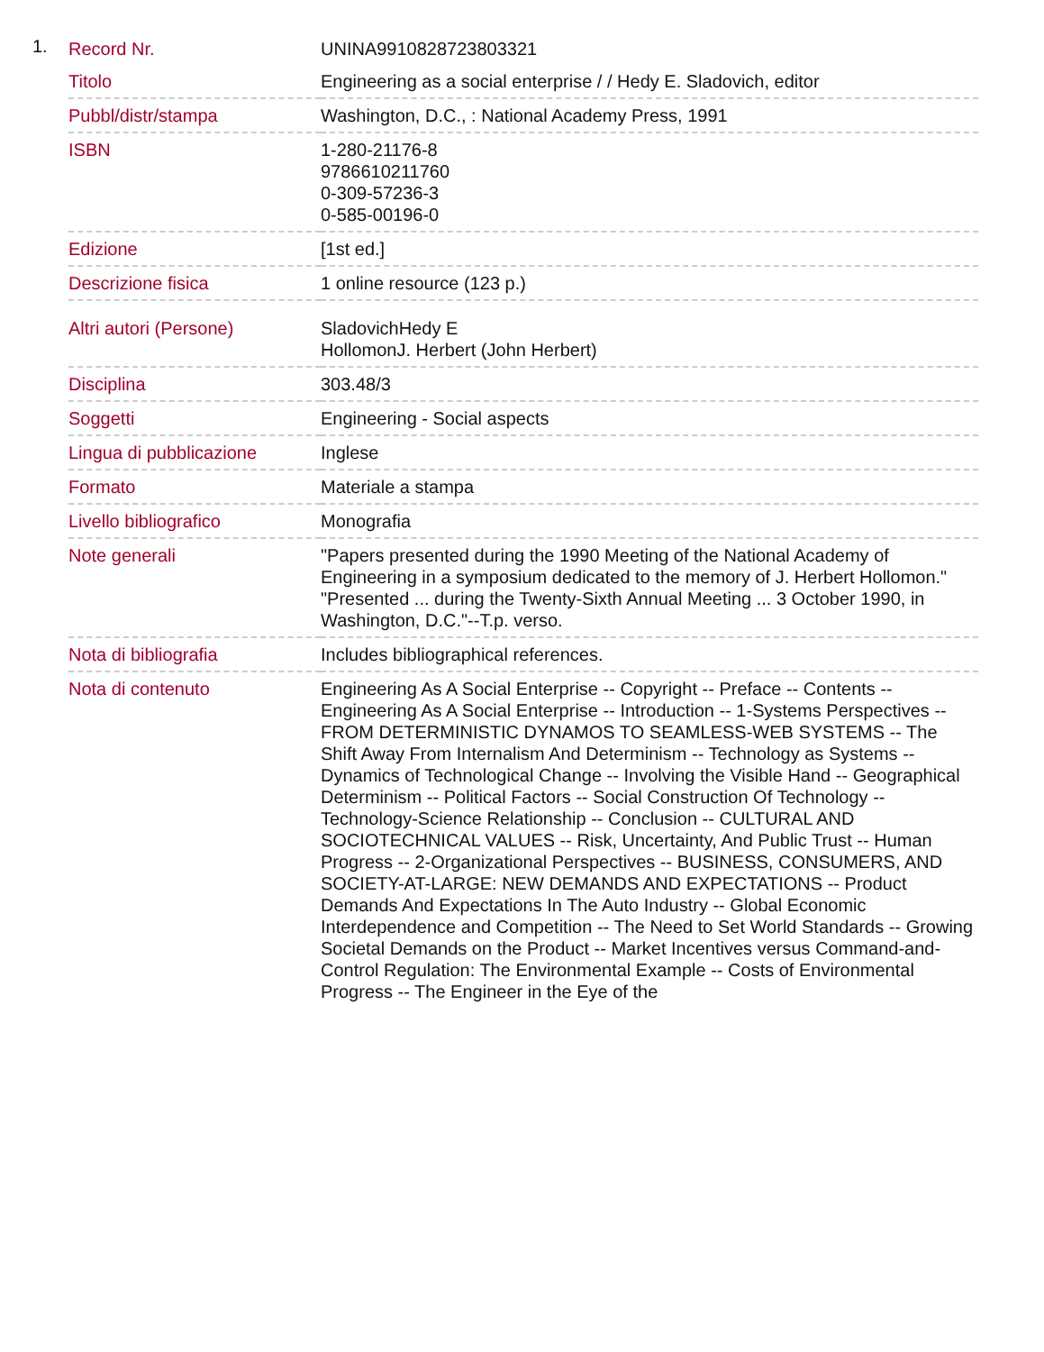1.
| Record Nr. | UNINA9910828723803321 |
| Titolo | Engineering as a social enterprise / / Hedy E. Sladovich, editor |
| Pubbl/distr/stampa | Washington, D.C., : National Academy Press, 1991 |
| ISBN | 1-280-21176-8 9786610211760 0-309-57236-3 0-585-00196-0 |
| Edizione | [1st ed.] |
| Descrizione fisica | 1 online resource (123 p.) |
| Altri autori (Persone) | SladovichHedy E HollomonJ. Herbert (John Herbert) |
| Disciplina | 303.48/3 |
| Soggetti | Engineering - Social aspects |
| Lingua di pubblicazione | Inglese |
| Formato | Materiale a stampa |
| Livello bibliografico | Monografia |
| Note generali | "Papers presented during the 1990 Meeting of the National Academy of Engineering in a symposium dedicated to the memory of J. Herbert Hollomon." "Presented ... during the Twenty-Sixth Annual Meeting ... 3 October 1990, in Washington, D.C."--T.p. verso. |
| Nota di bibliografia | Includes bibliographical references. |
| Nota di contenuto | Engineering As A Social Enterprise -- Copyright -- Preface -- Contents -- Engineering As A Social Enterprise -- Introduction -- 1-Systems Perspectives -- FROM DETERMINISTIC DYNAMOS TO SEAMLESS-WEB SYSTEMS -- The Shift Away From Internalism And Determinism -- Technology as Systems -- Dynamics of Technological Change -- Involving the Visible Hand -- Geographical Determinism -- Political Factors -- Social Construction Of Technology -- Technology-Science Relationship -- Conclusion -- CULTURAL AND SOCIOTECHNICAL VALUES -- Risk, Uncertainty, And Public Trust -- Human Progress -- 2-Organizational Perspectives -- BUSINESS, CONSUMERS, AND SOCIETY-AT-LARGE: NEW DEMANDS AND EXPECTATIONS -- Product Demands And Expectations In The Auto Industry -- Global Economic Interdependence and Competition -- The Need to Set World Standards -- Growing Societal Demands on the Product -- Market Incentives versus Command-and-Control Regulation: The Environmental Example -- Costs of Environmental Progress -- The Engineer in the Eye of the |